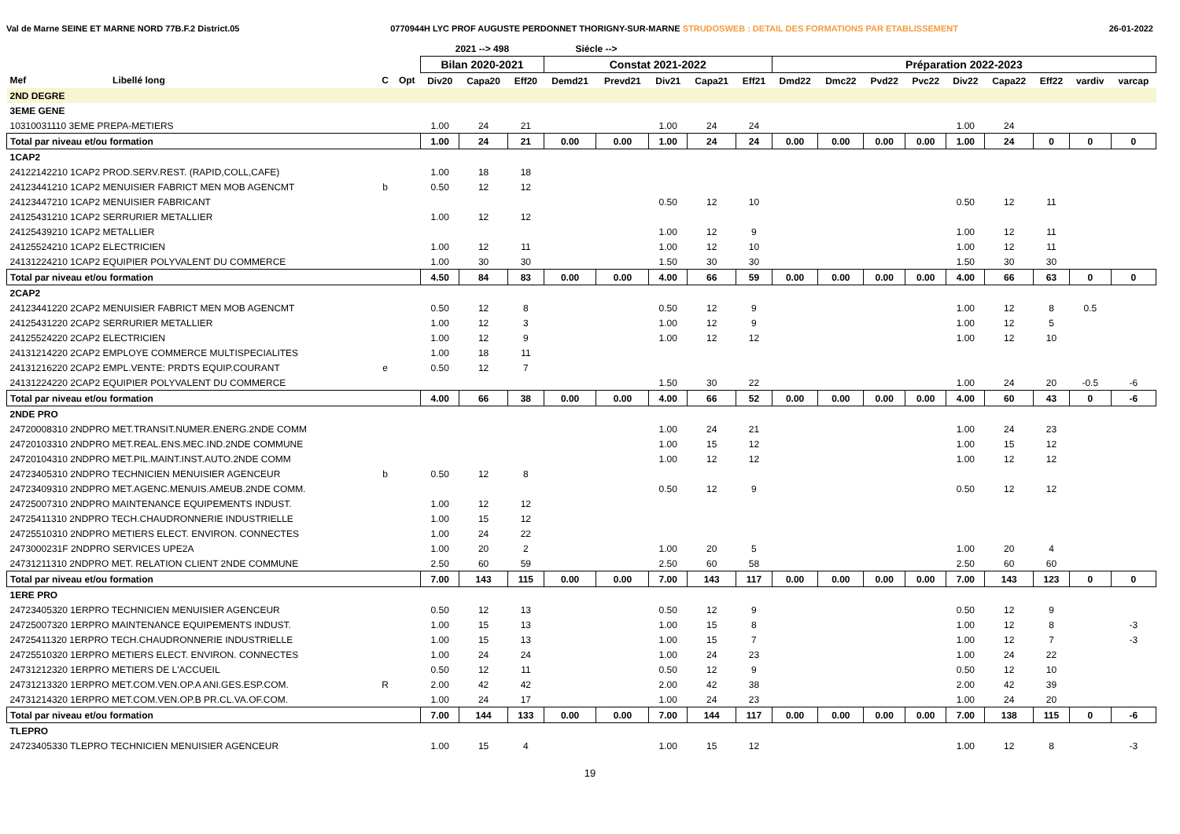Val de Marne SEINE ET MARNE NORD 77B.F.2 District.05 0770944H LYC PROF AUGUSTE PERDONNET THORIGNY-SUR-MARNE STRUDOSWEB : DETAIL DES FORMATIONS PAR ETABLISSEMENT 26-01-2022
| | | | | 2021 --> 498 | | | Siécle --> | | | | | | | | | | | | | |
| --- | --- | --- | --- | --- | --- | --- | --- | --- | --- | --- | --- | --- | --- | --- | --- | --- | --- | --- | --- | --- |
| | | | | Bilan 2020-2021 | | | Constat 2021-2022 | | | | | Préparation 2022-2023 | | | | | | | | |
| Mef | Libellé long | C | Opt | Div20 | Capa20 | Eff20 | Demd21 | Prevd21 | Div21 | Capa21 | Eff21 | Dmd22 | Dmc22 | Pvd22 | Pvc22 | Div22 | Capa22 | Eff22 | vardiv | varcap |
| 2ND DEGRE | | | | | | | | | | | | | | | | | | | | |
| 3EME GENE | | | | | | | | | | | | | | | | | | | | |
| 10310031110 3EME PREPA-METIERS | | | | 1.00 | 24 | 21 | | | 1.00 | 24 | 24 | | | | | 1.00 | 24 | | | |
| Total par niveau et/ou formation | | | | 1.00 | 24 | 21 | 0.00 | 0.00 | 1.00 | 24 | 24 | 0.00 | 0.00 | 0.00 | 0.00 | 1.00 | 24 | 0 | 0 | 0 |
| 1CAP2 | | | | | | | | | | | | | | | | | | | | |
| 24122142210 1CAP2 PROD.SERV.REST. (RAPID,COLL,CAFE) | | | | 1.00 | 18 | 18 | | | | | | | | | | | | | | |
| 24123441210 1CAP2 MENUISIER FABRICT MEN MOB AGENCMT | | b | | 0.50 | 12 | 12 | | | | | | | | | | | | | | |
| 24123447210 1CAP2 MENUISIER FABRICANT | | | | | | | | | 0.50 | 12 | 10 | | | | | 0.50 | 12 | 11 | | |
| 24125431210 1CAP2 SERRURIER METALLIER | | | | 1.00 | 12 | 12 | | | | | | | | | | | | | | |
| 24125439210 1CAP2 METALLIER | | | | | | | | | 1.00 | 12 | 9 | | | | | 1.00 | 12 | 11 | | |
| 24125524210 1CAP2 ELECTRICIEN | | | | 1.00 | 12 | 11 | | | 1.00 | 12 | 10 | | | | | 1.00 | 12 | 11 | | |
| 24131224210 1CAP2 EQUIPIER POLYVALENT DU COMMERCE | | | | 1.00 | 30 | 30 | | | 1.50 | 30 | 30 | | | | | 1.50 | 30 | 30 | | |
| Total par niveau et/ou formation | | | | 4.50 | 84 | 83 | 0.00 | 0.00 | 4.00 | 66 | 59 | 0.00 | 0.00 | 0.00 | 0.00 | 4.00 | 66 | 63 | 0 | 0 |
| 2CAP2 | | | | | | | | | | | | | | | | | | | | |
| 24123441220 2CAP2 MENUISIER FABRICT MEN MOB AGENCMT | | | | 0.50 | 12 | 8 | | | 0.50 | 12 | 9 | | | | | 1.00 | 12 | 8 | 0.5 | |
| 24125431220 2CAP2 SERRURIER METALLIER | | | | 1.00 | 12 | 3 | | | 1.00 | 12 | 9 | | | | | 1.00 | 12 | 5 | | |
| 24125524220 2CAP2 ELECTRICIEN | | | | 1.00 | 12 | 9 | | | 1.00 | 12 | 12 | | | | | 1.00 | 12 | 10 | | |
| 24131214220 2CAP2 EMPLOYE COMMERCE MULTISPECIALITES | | | | 1.00 | 18 | 11 | | | | | | | | | | | | | | |
| 24131216220 2CAP2 EMPL.VENTE: PRDTS EQUIP.COURANT | | e | | 0.50 | 12 | 7 | | | | | | | | | | | | | | |
| 24131224220 2CAP2 EQUIPIER POLYVALENT DU COMMERCE | | | | | | | | | 1.50 | 30 | 22 | | | | | 1.00 | 24 | 20 | -0.5 | -6 |
| Total par niveau et/ou formation | | | | 4.00 | 66 | 38 | 0.00 | 0.00 | 4.00 | 66 | 52 | 0.00 | 0.00 | 0.00 | 0.00 | 4.00 | 60 | 43 | 0 | -6 |
| 2NDE PRO | | | | | | | | | | | | | | | | | | | | |
| 24720008310 2NDPRO MET.TRANSIT.NUMER.ENERG.2NDE COMM | | | | | | | | | 1.00 | 24 | 21 | | | | | 1.00 | 24 | 23 | | |
| 24720103310 2NDPRO MET.REAL.ENS.MEC.IND.2NDE COMMUNE | | | | | | | | | 1.00 | 15 | 12 | | | | | 1.00 | 15 | 12 | | |
| 24720104310 2NDPRO MET.PIL.MAINT.INST.AUTO.2NDE COMM | | | | | | | | | 1.00 | 12 | 12 | | | | | 1.00 | 12 | 12 | | |
| 24723405310 2NDPRO TECHNICIEN MENUISIER AGENCEUR | | b | | 0.50 | 12 | 8 | | | | | | | | | | | | | | |
| 24723409310 2NDPRO MET.AGENC.MENUIS.AMEUB.2NDE COMM. | | | | | | | | | 0.50 | 12 | 9 | | | | | 0.50 | 12 | 12 | | |
| 24725007310 2NDPRO MAINTENANCE EQUIPEMENTS INDUST. | | | | 1.00 | 12 | 12 | | | | | | | | | | | | | | |
| 24725411310 2NDPRO TECH.CHAUDRONNERIE INDUSTRIELLE | | | | 1.00 | 15 | 12 | | | | | | | | | | | | | | |
| 24725510310 2NDPRO METIERS ELECT. ENVIRON. CONNECTES | | | | 1.00 | 24 | 22 | | | | | | | | | | | | | | |
| 2473000231F 2NDPRO SERVICES UPE2A | | | | 1.00 | 20 | 2 | | | 1.00 | 20 | 5 | | | | | 1.00 | 20 | 4 | | |
| 24731211310 2NDPRO MET. RELATION CLIENT 2NDE COMMUNE | | | | 2.50 | 60 | 59 | | | 2.50 | 60 | 58 | | | | | 2.50 | 60 | 60 | | |
| Total par niveau et/ou formation | | | | 7.00 | 143 | 115 | 0.00 | 0.00 | 7.00 | 143 | 117 | 0.00 | 0.00 | 0.00 | 0.00 | 7.00 | 143 | 123 | 0 | 0 |
| 1ERE PRO | | | | | | | | | | | | | | | | | | | | |
| 24723405320 1ERPRO TECHNICIEN MENUISIER AGENCEUR | | | | 0.50 | 12 | 13 | | | 0.50 | 12 | 9 | | | | | 0.50 | 12 | 9 | | |
| 24725007320 1ERPRO MAINTENANCE EQUIPEMENTS INDUST. | | | | 1.00 | 15 | 13 | | | 1.00 | 15 | 8 | | | | | 1.00 | 12 | 8 | | -3 |
| 24725411320 1ERPRO TECH.CHAUDRONNERIE INDUSTRIELLE | | | | 1.00 | 15 | 13 | | | 1.00 | 15 | 7 | | | | | 1.00 | 12 | 7 | | -3 |
| 24725510320 1ERPRO METIERS ELECT. ENVIRON. CONNECTES | | | | 1.00 | 24 | 24 | | | 1.00 | 24 | 23 | | | | | 1.00 | 24 | 22 | | |
| 24731212320 1ERPRO METIERS DE L'ACCUEIL | | | | 0.50 | 12 | 11 | | | 0.50 | 12 | 9 | | | | | 0.50 | 12 | 10 | | |
| 24731213320 1ERPRO MET.COM.VEN.OP.A ANI.GES.ESP.COM. | | R | | 2.00 | 42 | 42 | | | 2.00 | 42 | 38 | | | | | 2.00 | 42 | 39 | | |
| 24731214320 1ERPRO MET.COM.VEN.OP.B PR.CL.VA.OF.COM. | | | | 1.00 | 24 | 17 | | | 1.00 | 24 | 23 | | | | | 1.00 | 24 | 20 | | |
| Total par niveau et/ou formation | | | | 7.00 | 144 | 133 | 0.00 | 0.00 | 7.00 | 144 | 117 | 0.00 | 0.00 | 0.00 | 0.00 | 7.00 | 138 | 115 | 0 | -6 |
| TLEPRO | | | | | | | | | | | | | | | | | | | | |
| 24723405330 TLEPRO TECHNICIEN MENUISIER AGENCEUR | | | | 1.00 | 15 | 4 | | | 1.00 | 15 | 12 | | | | | 1.00 | 12 | 8 | | -3 |
19